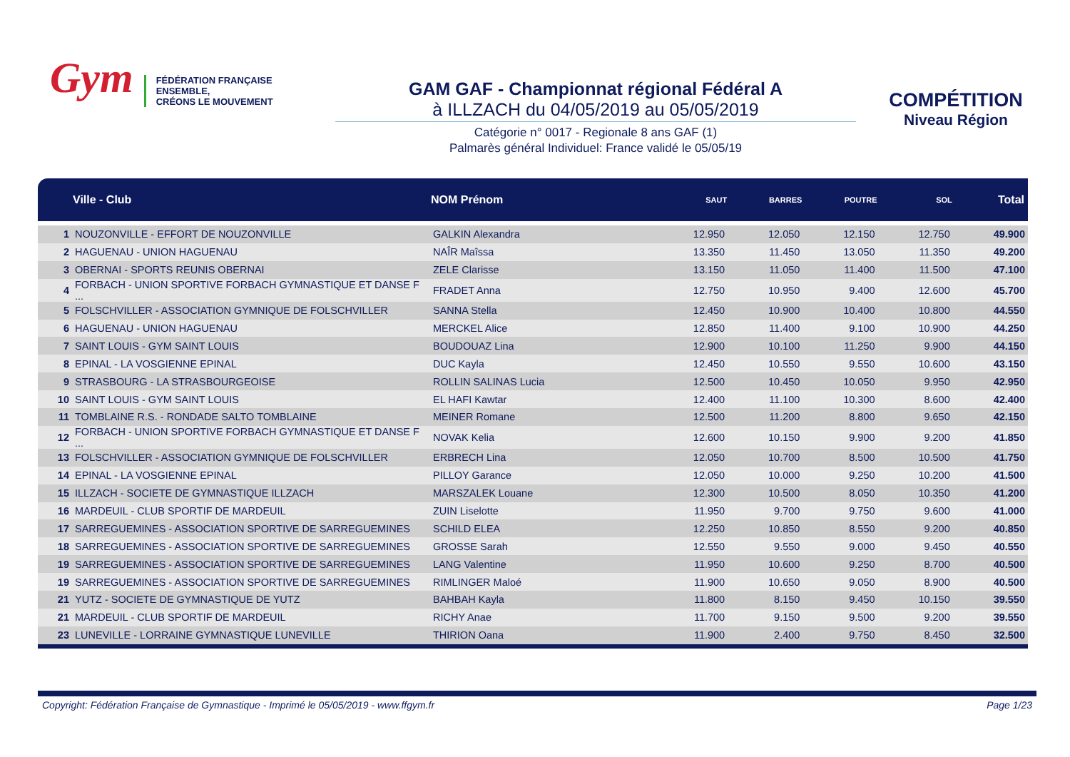Gym
FÉDÉRATION FRANÇAISE
ENSEMBLE,
CRÉONS LE MOUVEMENT
GAM GAF - Championnat régional Fédéral A
à ILLZACH du 04/05/2019 au 05/05/2019
Catégorie n° 0017 - Regionale 8 ans GAF (1)
Palmarès général Individuel: France validé le 05/05/19
COMPÉTITION
Niveau Région
| | Ville - Club | NOM Prénom | SAUT | BARRES | POUTRE | SOL | Total |
| --- | --- | --- | --- | --- | --- | --- | --- |
| 1 | NOUZONVILLE - EFFORT DE NOUZONVILLE | GALKIN Alexandra | 12.950 | 12.050 | 12.150 | 12.750 | 49.900 |
| 2 | HAGUENAU - UNION HAGUENAU | NAÎR Maîssa | 13.350 | 11.450 | 13.050 | 11.350 | 49.200 |
| 3 | OBERNAI - SPORTS REUNIS OBERNAI | ZELE Clarisse | 13.150 | 11.050 | 11.400 | 11.500 | 47.100 |
| 4 | FORBACH - UNION SPORTIVE FORBACH GYMNASTIQUE ET DANSE F ... | FRADET Anna | 12.750 | 10.950 | 9.400 | 12.600 | 45.700 |
| 5 | FOLSCHVILLER - ASSOCIATION GYMNIQUE DE FOLSCHVILLER | SANNA Stella | 12.450 | 10.900 | 10.400 | 10.800 | 44.550 |
| 6 | HAGUENAU - UNION HAGUENAU | MERCKEL Alice | 12.850 | 11.400 | 9.100 | 10.900 | 44.250 |
| 7 | SAINT LOUIS - GYM SAINT LOUIS | BOUDOUAZ Lina | 12.900 | 10.100 | 11.250 | 9.900 | 44.150 |
| 8 | EPINAL - LA VOSGIENNE EPINAL | DUC Kayla | 12.450 | 10.550 | 9.550 | 10.600 | 43.150 |
| 9 | STRASBOURG - LA STRASBOURGEOISE | ROLLIN SALINAS Lucia | 12.500 | 10.450 | 10.050 | 9.950 | 42.950 |
| 10 | SAINT LOUIS - GYM SAINT LOUIS | EL HAFI Kawtar | 12.400 | 11.100 | 10.300 | 8.600 | 42.400 |
| 11 | TOMBLAINE R.S. - RONDADE SALTO TOMBLAINE | MEINER Romane | 12.500 | 11.200 | 8.800 | 9.650 | 42.150 |
| 12 | FORBACH - UNION SPORTIVE FORBACH GYMNASTIQUE ET DANSE F ... | NOVAK Kelia | 12.600 | 10.150 | 9.900 | 9.200 | 41.850 |
| 13 | FOLSCHVILLER - ASSOCIATION GYMNIQUE DE FOLSCHVILLER | ERBRECH Lina | 12.050 | 10.700 | 8.500 | 10.500 | 41.750 |
| 14 | EPINAL - LA VOSGIENNE EPINAL | PILLOY Garance | 12.050 | 10.000 | 9.250 | 10.200 | 41.500 |
| 15 | ILLZACH - SOCIETE DE GYMNASTIQUE ILLZACH | MARSZALEK Louane | 12.300 | 10.500 | 8.050 | 10.350 | 41.200 |
| 16 | MARDEUIL - CLUB SPORTIF DE MARDEUIL | ZUIN Liselotte | 11.950 | 9.700 | 9.750 | 9.600 | 41.000 |
| 17 | SARREGUEMINES - ASSOCIATION SPORTIVE DE SARREGUEMINES | SCHILD ELEA | 12.250 | 10.850 | 8.550 | 9.200 | 40.850 |
| 18 | SARREGUEMINES - ASSOCIATION SPORTIVE DE SARREGUEMINES | GROSSE Sarah | 12.550 | 9.550 | 9.000 | 9.450 | 40.550 |
| 19 | SARREGUEMINES - ASSOCIATION SPORTIVE DE SARREGUEMINES | LANG Valentine | 11.950 | 10.600 | 9.250 | 8.700 | 40.500 |
| 19 | SARREGUEMINES - ASSOCIATION SPORTIVE DE SARREGUEMINES | RIMLINGER Maloé | 11.900 | 10.650 | 9.050 | 8.900 | 40.500 |
| 21 | YUTZ - SOCIETE DE GYMNASTIQUE DE YUTZ | BAHBAH Kayla | 11.800 | 8.150 | 9.450 | 10.150 | 39.550 |
| 21 | MARDEUIL - CLUB SPORTIF DE MARDEUIL | RICHY Anae | 11.700 | 9.150 | 9.500 | 9.200 | 39.550 |
| 23 | LUNEVILLE - LORRAINE GYMNASTIQUE LUNEVILLE | THIRION Oana | 11.900 | 2.400 | 9.750 | 8.450 | 32.500 |
Copyright: Fédération Française de Gymnastique - Imprimé le 05/05/2019 - www.ffgym.fr Page 1/23